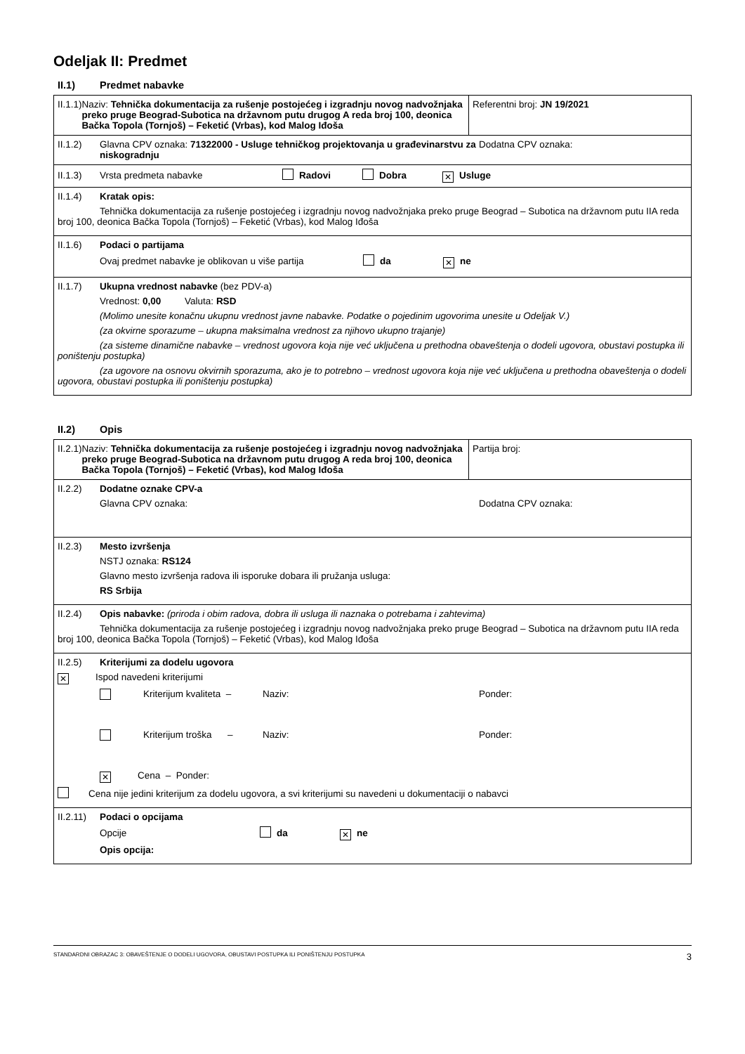Odeljak II: Predmet
II.1) Predmet nabavke
| II.1.1) Naziv: Tehnička dokumentacija za rušenje postojećeg i izgradnju novog nadvožnjaka preko pruge Beograd-Subotica na državnom putu drugog A reda broj 100, deonica Bačka Topola (Tornjoš) – Feketić (Vrbas), kod Malog Iđoša | Referentni broj: JN 19/2021 |
| II.1.2) Glavna CPV oznaka: 71322000 - Usluge tehničkog projektovanja u građevinarstvu za niskogradnju Dodatna CPV oznaka: | |
| II.1.3) Vrsta predmeta nabavke Radovi Dobra ✕ Usluge | |
| II.1.4) Kratak opis: Tehnička dokumentacija za rušenje postojećeg i izgradnju novog nadvožnjaka preko pruge Beograd – Subotica na državnom putu IIA reda broj 100, deonica Bačka Topola (Tornjoš) – Feketić (Vrbas), kod Malog Iđoša | |
| II.1.6) Podaci o partijama Ovaj predmet nabavke je oblikovan u više partija da ✕ ne | |
| II.1.7) Ukupna vrednost nabavke (bez PDV-a) Vrednost: 0,00 Valuta: RSD (Molimo unesite konačnu ukupnu vrednost javne nabavke. Podatke o pojedinim ugovorima unesite u Odeljak V.) (za okvirne sporazume – ukupna maksimalna vrednost za njihovo ukupno trajanje) (za sisteme dinamične nabavke – vrednost ugovora koja nije već uključena u prethodna obaveštenja o dodeli ugovora, obustavi postupka ili poništenju postupka) (za ugovore na osnovu okvirnih sporazuma, ako je to potrebno – vrednost ugovora koja nije već uključena u prethodna obaveštenja o dodeli ugovora, obustavi postupka ili poništenju postupka) | |
II.2) Opis
| II.2.1) Naziv: Tehnička dokumentacija za rušenje postojećeg i izgradnju novog nadvožnjaka preko pruge Beograd-Subotica na državnom putu drugog A reda broj 100, deonica Bačka Topola (Tornjoš) – Feketić (Vrbas), kod Malog Iđoša | Partija broj: |
| II.2.2) Dodatne oznake CPV-a Glavna CPV oznaka: Dodatna CPV oznaka: | |
| II.2.3) Mesto izvršenja NSTJ oznaka: RS124 Glavno mesto izvršenja radova ili isporuke dobara ili pružanja usluga: RS Srbija | |
| II.2.4) Opis nabavke: (priroda i obim radova, dobra ili usluga ili naznaka o potrebama i zahtevima) Tehnička dokumentacija za rušenje postojećeg i izgradnju novog nadvožnjaka preko pruge Beograd – Subotica na državnom putu IIA reda broj 100, deonica Bačka Topola (Tornjoš) – Feketić (Vrbas), kod Malog Iđoša | |
| II.2.5) Kriterijumi za dodelu ugovora ✕ Ispod navedeni kriterijumi Kriterijum kvaliteta – Naziv: Ponder: Kriterijum troška – Naziv: Ponder: ✕ Cena – Ponder: Cena nije jedini kriterijum za dodelu ugovora, a svi kriterijumi su navedeni u dokumentaciji o nabavci | |
| II.2.11) Podaci o opcijama Opcije da ✕ ne Opis opcija: | |
STANDARDNI OBRAZAC 3: OBAVEŠTENJE O DODELI UGOVORA, OBUSTAVI POSTUPKA ILI PONIŠTENJU POSTUPKA 3